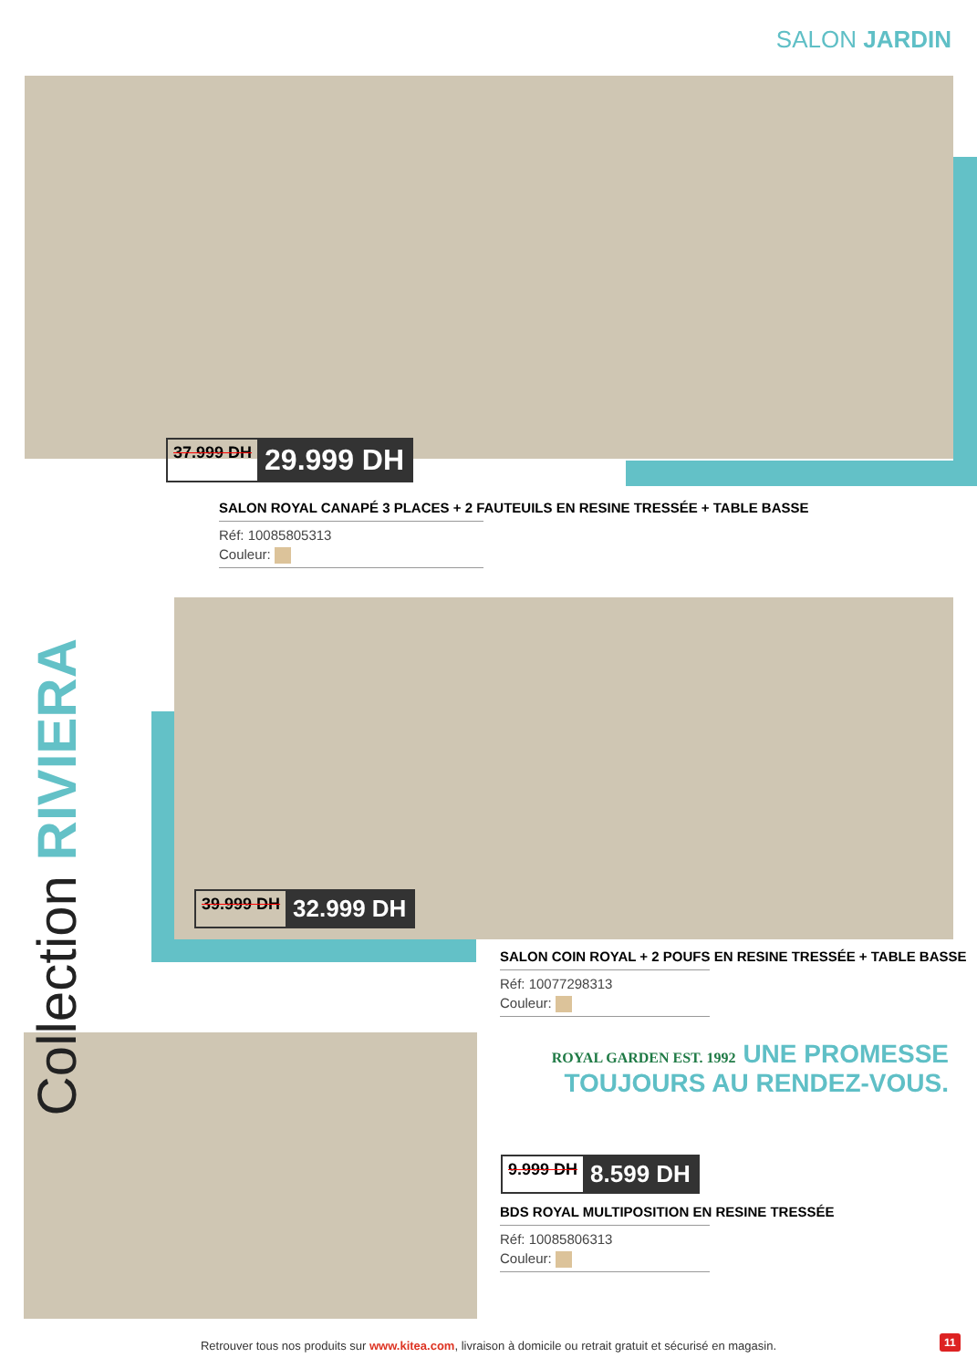SALON JARDIN
37.999 DH 29.999 DH
SALON ROYAL CANAPÉ 3 PLACES + 2 FAUTEUILS EN RESINE TRESSÉE + TABLE BASSE
Réf: 10085805313
Couleur:
Collection RIVIERA
39.999 DH 32.999 DH
SALON COIN ROYAL + 2 POUFS EN RESINE TRESSÉE + TABLE BASSE
Réf: 10077298313
Couleur:
ROYAL GARDEN EST. 1992 UNE PROMESSE
TOUJOURS AU RENDEZ-VOUS.
9.999 DH 8.599 DH
BDS ROYAL MULTIPOSITION EN RESINE TRESSÉE
Réf: 10085806313
Couleur:
Retrouver tous nos produits sur www.kitea.com, livraison à domicile ou retrait gratuit et sécurisé en magasin. 11